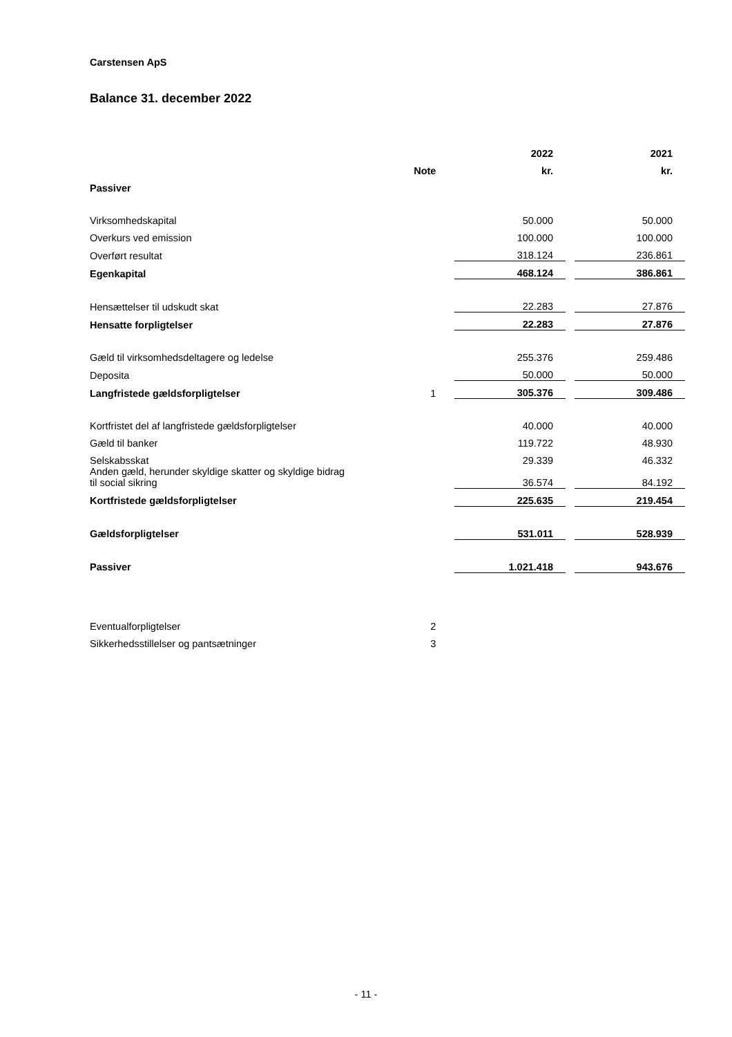Carstensen ApS
Balance 31. december 2022
| | | | 2022 | | 2021 |
| --- | --- | --- | --- | --- | --- |
| | Note | | kr. | | kr. |
| Passiver | | | | | |
| Virksomhedskapital | | | 50.000 | | 50.000 |
| Overkurs ved emission | | | 100.000 | | 100.000 |
| Overført resultat | | | 318.124 | | 236.861 |
| Egenkapital | | | 468.124 | | 386.861 |
| Hensættelser til udskudt skat | | | 22.283 | | 27.876 |
| Hensatte forpligtelser | | | 22.283 | | 27.876 |
| Gæld til virksomhedsdeltagere og ledelse | | | 255.376 | | 259.486 |
| Deposita | | | 50.000 | | 50.000 |
| Langfristede gældsforpligtelser | 1 | | 305.376 | | 309.486 |
| Kortfristet del af langfristede gældsforpligtelser | | | 40.000 | | 40.000 |
| Gæld til banker | | | 119.722 | | 48.930 |
| Selskabsskat | | | 29.339 | | 46.332 |
| Anden gæld, herunder skyldige skatter og skyldige bidrag til social sikring | | | 36.574 | | 84.192 |
| Kortfristede gældsforpligtelser | | | 225.635 | | 219.454 |
| Gældsforpligtelser | | | 531.011 | | 528.939 |
| Passiver | | | 1.021.418 | | 943.676 |
| Eventualforpligtelser | 2 | | | | |
| Sikkerhedsstillelser og pantsætninger | 3 | | | | |
- 11 -